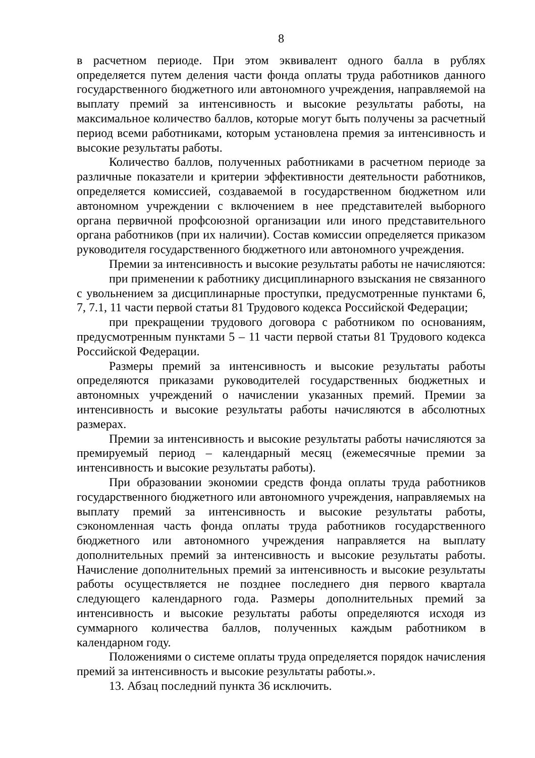8
в расчетном периоде. При этом эквивалент одного балла в рублях определяется путем деления части фонда оплаты труда работников данного государственного бюджетного или автономного учреждения, направляемой на выплату премий за интенсивность и высокие результаты работы, на максимальное количество баллов, которые могут быть получены за расчетный период всеми работниками, которым установлена премия за интенсивность и высокие результаты работы.
Количество баллов, полученных работниками в расчетном периоде за различные показатели и критерии эффективности деятельности работников, определяется комиссией, создаваемой в государственном бюджетном или автономном учреждении с включением в нее представителей выборного органа первичной профсоюзной организации или иного представительного органа работников (при их наличии). Состав комиссии определяется приказом руководителя государственного бюджетного или автономного учреждения.
Премии за интенсивность и высокие результаты работы не начисляются:
при применении к работнику дисциплинарного взыскания не связанного с увольнением за дисциплинарные проступки, предусмотренные пунктами 6, 7, 7.1, 11 части первой статьи 81 Трудового кодекса Российской Федерации;
при прекращении трудового договора с работником по основаниям, предусмотренным пунктами 5 – 11 части первой статьи 81 Трудового кодекса Российской Федерации.
Размеры премий за интенсивность и высокие результаты работы определяются приказами руководителей государственных бюджетных и автономных учреждений о начислении указанных премий. Премии за интенсивность и высокие результаты работы начисляются в абсолютных размерах.
Премии за интенсивность и высокие результаты работы начисляются за премируемый период – календарный месяц (ежемесячные премии за интенсивность и высокие результаты работы).
При образовании экономии средств фонда оплаты труда работников государственного бюджетного или автономного учреждения, направляемых на выплату премий за интенсивность и высокие результаты работы, сэкономленная часть фонда оплаты труда работников государственного бюджетного или автономного учреждения направляется на выплату дополнительных премий за интенсивность и высокие результаты работы. Начисление дополнительных премий за интенсивность и высокие результаты работы осуществляется не позднее последнего дня первого квартала следующего календарного года. Размеры дополнительных премий за интенсивность и высокие результаты работы определяются исходя из суммарного количества баллов, полученных каждым работником в календарном году.
Положениями о системе оплаты труда определяется порядок начисления премий за интенсивность и высокие результаты работы.».
13. Абзац последний пункта 36 исключить.